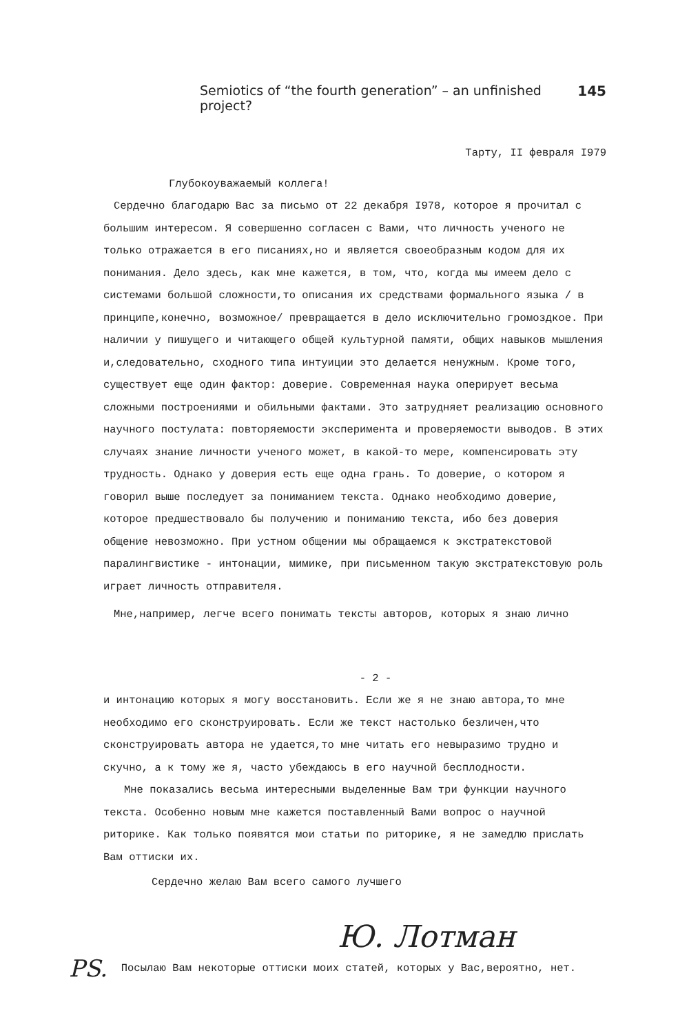Semiotics of “the fourth generation” – an unfinished project? 145
Тарту, II февраля I979
Глубокоуважаемый коллега!
Сердечно благодарю Вас за письмо от 22 декабря I978, которое я прочитал с большим интересом. Я совершенно согласен с Вами, что личность ученого не только отражается в его писаниях,но и является своеобразным кодом для их понимания. Дело здесь, как мне кажется, в том, что, когда мы имеем дело с системами большой сложности,то описания их средствами формального языка / в принципе,конечно, возможное/ превращается в дело исключительно громоздкое. При наличии у пишущего и читающего общей культурной памяти, общих навыков мышления и,следовательно, сходного типа интуиции это делается ненужным. Кроме того, существует еще один фактор: доверие. Современная наука оперирует весьма сложными построениями и обильными фактами. Это затрудняет реализацию основного научного постулата: повторяемости эксперимента и проверяемости выводов. В этих случаях знание личности ученого может, в какой-то мере, компенсировать эту трудность. Однако у доверия есть еще одна грань. То доверие, о котором я говорил выше последует за пониманием текста. Однако необходимо доверие, которое предшествовало бы получению и пониманию текста, ибо без доверия общение невозможно. При устном общении мы обращаемся к экстратекстовой паралингвистике - интонации, мимике, при письменном такую экстратекстовую роль играет личность отправителя.
Мне,например, легче всего понимать тексты авторов, которых я знаю лично
- 2 -
и интонацию которых я могу восстановить. Если же я не знаю автора,то мне необходимо его сконструировать. Если же текст настолько безличен,что сконструировать автора не удается,то мне читать его невыразимо трудно и скучно, а к тому же я, часто убеждаюсь в его научной бесплодности.
Мне показались весьма интересными выделенные Вам три функции научного текста. Особенно новым мне кажется поставленный Вами вопрос о научной риторике. Как только появятся мои статьи по риторике, я не замедлю прислать Вам оттиски их.
Сердечно желаю Вам всего самого лучшего
Ю. Лотман
PS. Посылаю Вам некоторые оттиски моих статей, которых у Вас,вероятно, нет.